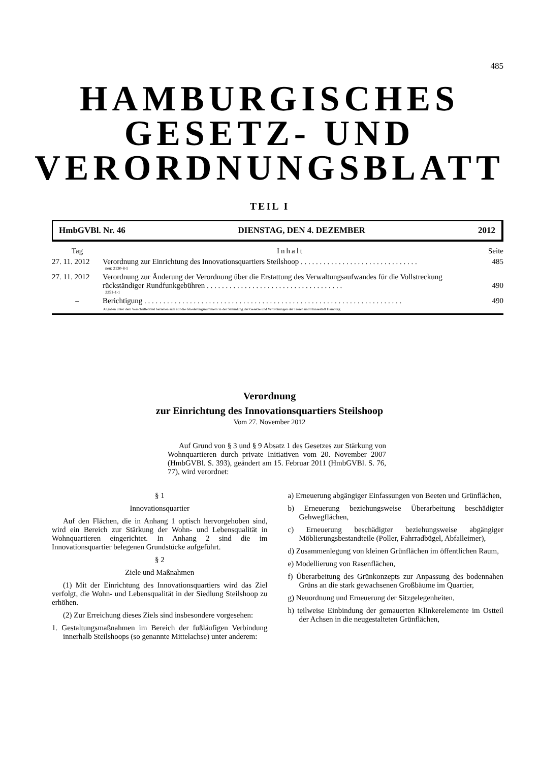485
HAMBURGISCHES
GESETZ- UND
VERORDNUNGSBLATT
TEIL I
HmbGVBl. Nr. 46 DIENSTAG, DEN 4. DEZEMBER 2012
| Tag | Inhalt | Seite |
| --- | --- | --- |
| 27. 11. 2012 | Verordnung zur Einrichtung des Innovationsquartiers Steilshoop . . . . . . . . . . . . . . . . . . . . . . . . . . . . . . . neu: 2130-8-1 | 485 |
| 27. 11. 2012 | Verordnung zur Änderung der Verordnung über die Erstattung des Verwaltungsaufwandes für die Vollstreckung rückständiger Rundfunkgebühren . . . . . . . . . . . . . . . . . . . . . . . . . . . . . . . . . . . . 2251-1-1 | 490 |
| – | Berichtigung . . . . . . . . . . . . . . . . . . . . . . . . . . . . . . . . . . . . . . . . . . . . . . . . . . . . . . . . . . . . . . . . . . . . | 490 |
| Angaben unter dem Vorschriftentitel beziehen sich auf die Gliederungsnummern in der Sammlung der Gesetze und Verordnungen der Freien und Hansestadt Hamburg. | | |
Verordnung
zur Einrichtung des Innovationsquartiers Steilshoop
Vom 27. November 2012
Auf Grund von § 3 und § 9 Absatz 1 des Gesetzes zur Stärkung von Wohnquartieren durch private Initiativen vom 20. November 2007 (HmbGVBl. S. 393), geändert am 15. Februar 2011 (HmbGVBl. S. 76, 77), wird verordnet:
§ 1
Innovationsquartier
Auf den Flächen, die in Anhang 1 optisch hervorgehoben sind, wird ein Bereich zur Stärkung der Wohn- und Lebensqualität in Wohnquartieren eingerichtet. In Anhang 2 sind die im Innovationsquartier belegenen Grundstücke aufgeführt.
§ 2
Ziele und Maßnahmen
(1) Mit der Einrichtung des Innovationsquartiers wird das Ziel verfolgt, die Wohn- und Lebensqualität in der Siedlung Steilshoop zu erhöhen.
(2) Zur Erreichung dieses Ziels sind insbesondere vorgesehen:
1. Gestaltungsmaßnahmen im Bereich der fußläufigen Verbindung innerhalb Steilshoops (so genannte Mittelachse) unter anderem:
a) Erneuerung abgängiger Einfassungen von Beeten und Grünflächen,
b) Erneuerung beziehungsweise Überarbeitung beschädigter Gehwegflächen,
c) Erneuerung beschädigter beziehungsweise abgängiger Möblierungsbestandteile (Poller, Fahrradbügel, Abfalleimer),
d) Zusammenlegung von kleinen Grünflächen im öffentlichen Raum,
e) Modellierung von Rasenflächen,
f) Überarbeitung des Grünkonzepts zur Anpassung des bodennahen Grüns an die stark gewachsenen Großbäume im Quartier,
g) Neuordnung und Erneuerung der Sitzgelegenheiten,
h) teilweise Einbindung der gemauerten Klinkerelemente im Ostteil der Achsen in die neugestalteten Grünflächen,